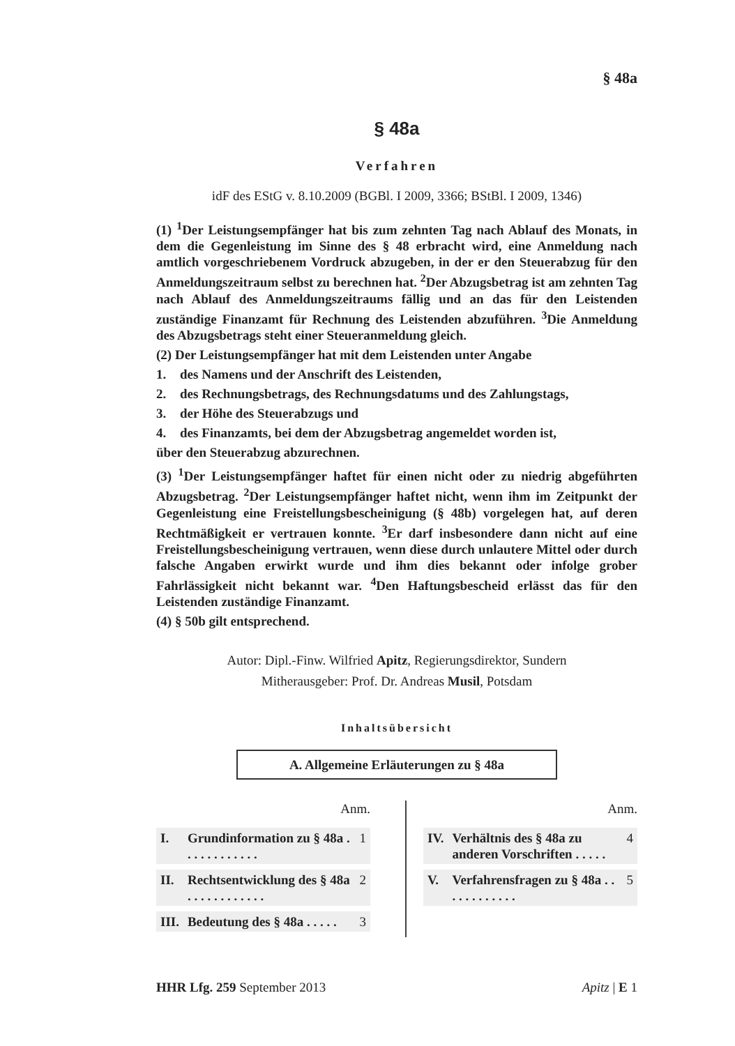§ 48a
§ 48a
Verfahren
idF des EStG v. 8.10.2009 (BGBl. I 2009, 3366; BStBl. I 2009, 1346)
(1) <sup>1</sup>Der Leistungsempfänger hat bis zum zehnten Tag nach Ablauf des Monats, in dem die Gegenleistung im Sinne des § 48 erbracht wird, eine Anmeldung nach amtlich vorgeschriebenem Vordruck abzugeben, in der er den Steuerabzug für den Anmeldungszeitraum selbst zu berechnen hat. <sup>2</sup>Der Abzugsbetrag ist am zehnten Tag nach Ablauf des Anmeldungszeitraums fällig und an das für den Leistenden zuständige Finanzamt für Rechnung des Leistenden abzuführen. <sup>3</sup>Die Anmeldung des Abzugsbetrags steht einer Steueranmeldung gleich.
(2) Der Leistungsempfänger hat mit dem Leistenden unter Angabe
1. des Namens und der Anschrift des Leistenden,
2. des Rechnungsbetrags, des Rechnungsdatums und des Zahlungstags,
3. der Höhe des Steuerabzugs und
4. des Finanzamts, bei dem der Abzugsbetrag angemeldet worden ist,
über den Steuerabzug abzurechnen.
(3) <sup>1</sup>Der Leistungsempfänger haftet für einen nicht oder zu niedrig abgeführten Abzugsbetrag. <sup>2</sup>Der Leistungsempfänger haftet nicht, wenn ihm im Zeitpunkt der Gegenleistung eine Freistellungsbescheinigung (§ 48b) vorgelegen hat, auf deren Rechtmäßigkeit er vertrauen konnte. <sup>3</sup>Er darf insbesondere dann nicht auf eine Freistellungsbescheinigung vertrauen, wenn diese durch unlautere Mittel oder durch falsche Angaben erwirkt wurde und ihm dies bekannt oder infolge grober Fahrlässigkeit nicht bekannt war. <sup>4</sup>Den Haftungsbescheid erlässt das für den Leistenden zuständige Finanzamt.
(4) § 50b gilt entsprechend.
Autor: Dipl.-Finw. Wilfried Apitz, Regierungsdirektor, Sundern
Mitherausgeber: Prof. Dr. Andreas Musil, Potsdam
Inhaltsübersicht
A. Allgemeine Erläuterungen zu § 48a
Anm.
| I. | Grundinformation zu § 48a . . . . . . . . . . . . | 1 |
| II. | Rechtsentwicklung des § 48a . . . . . . . . . . . . | 2 |
| III. | Bedeutung des § 48a . . . . . | 3 |
Anm.
| IV. | Verhältnis des § 48a zu anderen Vorschriften . . . . . | 4 |
| V. | Verfahrensfragen zu § 48a . . . . . . . . . . . . | 5 |
HHR Lfg. 259 September 2013 Apitz | E 1